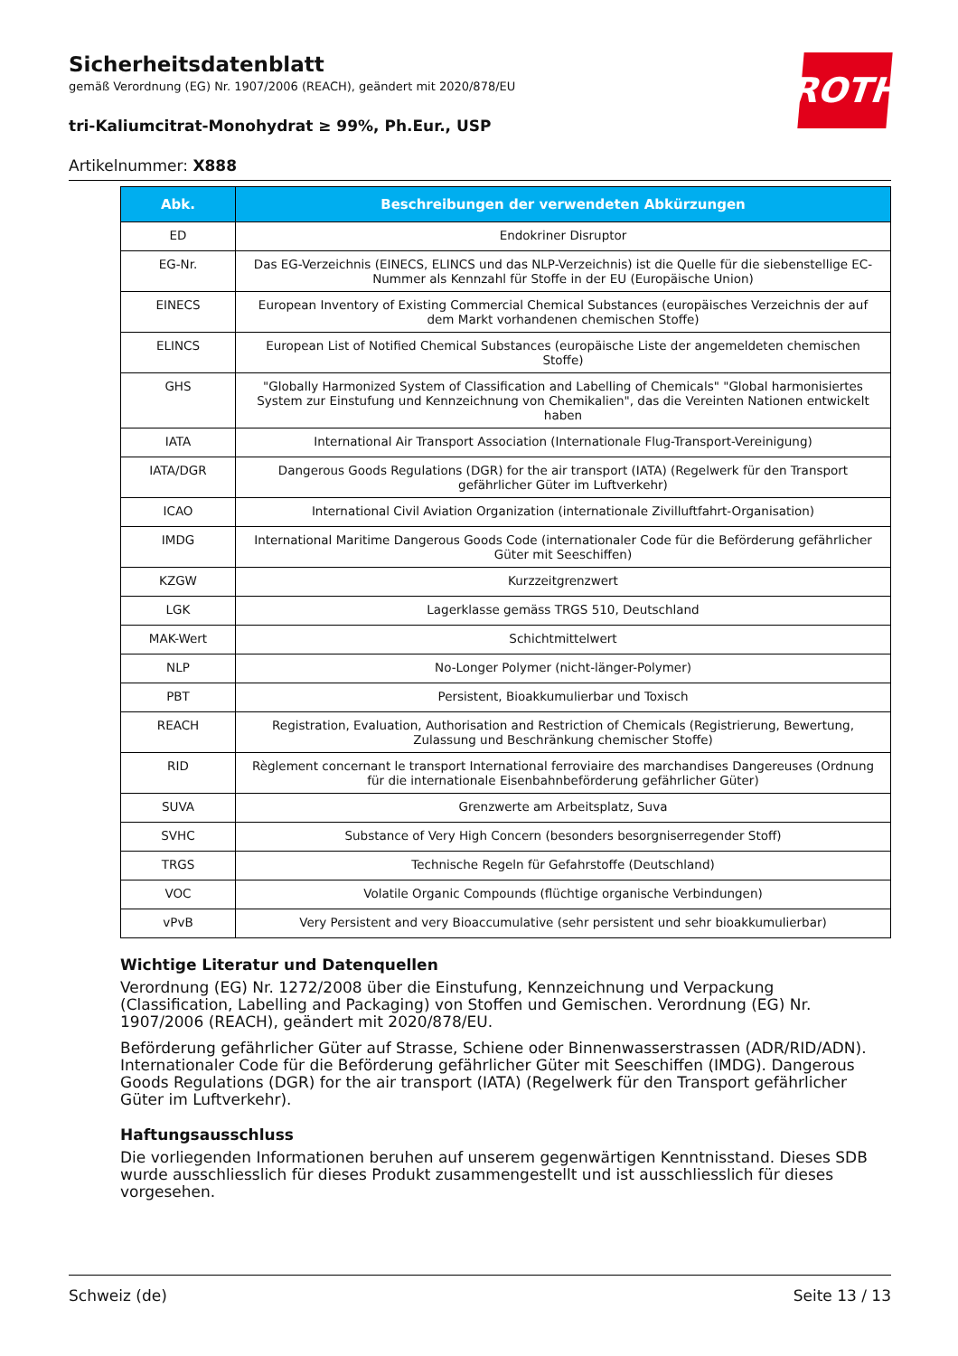ROTH
Sicherheitsdatenblatt
gemäß Verordnung (EG) Nr. 1907/2006 (REACH), geändert mit 2020/878/EU
tri-Kaliumcitrat-Monohydrat ≥ 99%, Ph.Eur., USP
Artikelnummer: X888
| Abk. | Beschreibungen der verwendeten Abkürzungen |
| --- | --- |
| ED | Endokriner Disruptor |
| EG-Nr. | Das EG-Verzeichnis (EINECS, ELINCS und das NLP-Verzeichnis) ist die Quelle für die siebenstellige EC-Nummer als Kennzahl für Stoffe in der EU (Europäische Union) |
| EINECS | European Inventory of Existing Commercial Chemical Substances (europäisches Verzeichnis der auf dem Markt vorhandenen chemischen Stoffe) |
| ELINCS | European List of Notified Chemical Substances (europäische Liste der angemeldeten chemischen Stoffe) |
| GHS | "Globally Harmonized System of Classification and Labelling of Chemicals" "Global harmonisiertes System zur Einstufung und Kennzeichnung von Chemikalien", das die Vereinten Nationen entwickelt haben |
| IATA | International Air Transport Association (Internationale Flug-Transport-Vereinigung) |
| IATA/DGR | Dangerous Goods Regulations (DGR) for the air transport (IATA) (Regelwerk für den Transport gefährlicher Güter im Luftverkehr) |
| ICAO | International Civil Aviation Organization (internationale Zivilluftfahrt-Organisation) |
| IMDG | International Maritime Dangerous Goods Code (internationaler Code für die Beförderung gefährlicher Güter mit Seeschiffen) |
| KZGW | Kurzzeitgrenzwert |
| LGK | Lagerklasse gemäss TRGS 510, Deutschland |
| MAK-Wert | Schichtmittelwert |
| NLP | No-Longer Polymer (nicht-länger-Polymer) |
| PBT | Persistent, Bioakkumulierbar und Toxisch |
| REACH | Registration, Evaluation, Authorisation and Restriction of Chemicals (Registrierung, Bewertung, Zulassung und Beschränkung chemischer Stoffe) |
| RID | Règlement concernant le transport International ferroviaire des marchandises Dangereuses (Ordnung für die internationale Eisenbahnbeförderung gefährlicher Güter) |
| SUVA | Grenzwerte am Arbeitsplatz, Suva |
| SVHC | Substance of Very High Concern (besonders besorgniserregender Stoff) |
| TRGS | Technische Regeln für Gefahrstoffe (Deutschland) |
| VOC | Volatile Organic Compounds (flüchtige organische Verbindungen) |
| vPvB | Very Persistent and very Bioaccumulative (sehr persistent und sehr bioakkumulierbar) |
Wichtige Literatur und Datenquellen
Verordnung (EG) Nr. 1272/2008 über die Einstufung, Kennzeichnung und Verpackung (Classification, Labelling and Packaging) von Stoffen und Gemischen. Verordnung (EG) Nr. 1907/2006 (REACH), geändert mit 2020/878/EU.
Beförderung gefährlicher Güter auf Strasse, Schiene oder Binnenwasserstrassen (ADR/RID/ADN). Internationaler Code für die Beförderung gefährlicher Güter mit Seeschiffen (IMDG). Dangerous Goods Regulations (DGR) for the air transport (IATA) (Regelwerk für den Transport gefährlicher Güter im Luftverkehr).
Haftungsausschluss
Die vorliegenden Informationen beruhen auf unserem gegenwärtigen Kenntnisstand. Dieses SDB wurde ausschliesslich für dieses Produkt zusammengestellt und ist ausschliesslich für dieses vorgesehen.
Schweiz (de) Seite 13 / 13